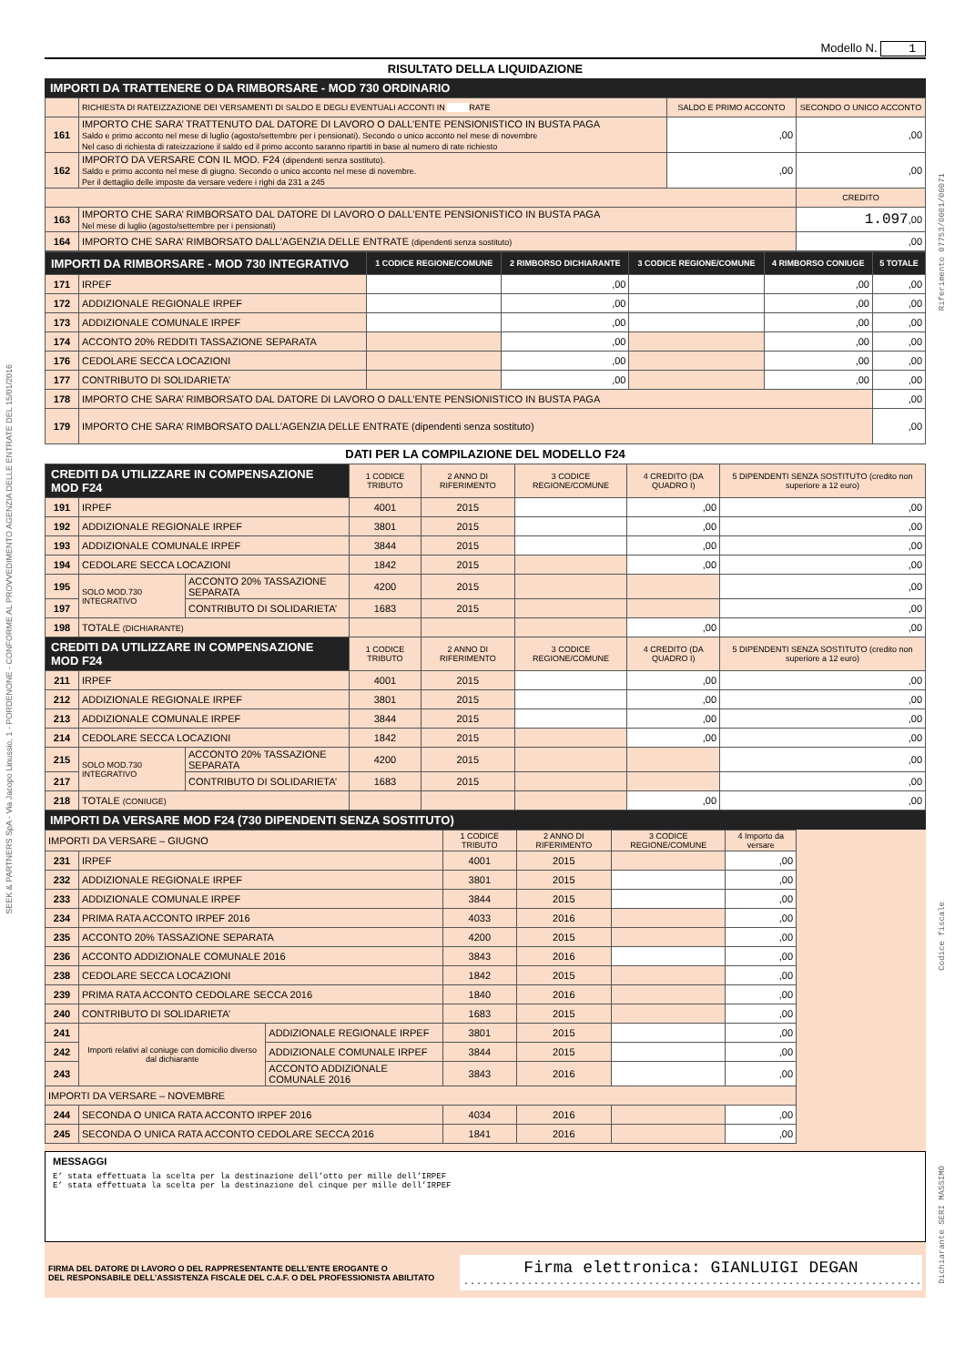SEEK & PARTNERS SpA - Via Jacopo Linussio, 1 - PORDENONE - CONFORME AL PROVVEDIMENTO AGENZIA DELLE ENTRATE DEL 15/01/2016
Riferimento 07753/0001/00071
Codice fiscale
Dichiarante SERI MASSIMO
Modello N. 1
RISULTATO DELLA LIQUIDAZIONE
IMPORTI DA TRATTENERE O DA RIMBORSARE - MOD 730 ORDINARIO
| | RICHIESTA DI RATEIZZAZIONE DEI VERSAMENTI DI SALDO E DEGLI EVENTUALI ACCONTI IN RATE | SALDO E PRIMO ACCONTO | SECONDO O UNICO ACCONTO |
| 161 | IMPORTO CHE SARA’ TRATTENUTO DAL DATORE DI LAVORO O DALL’ENTE PENSIONISTICO IN BUSTA PAGA Saldo e primo acconto nel mese di luglio (agosto/settembre per i pensionati). Secondo o unico acconto nel mese di novembre Nel caso di richiesta di rateizzazione il saldo ed il primo acconto saranno ripartiti in base al numero di rate richiesto | ,00 | ,00 |
| 162 | IMPORTO DA VERSARE CON IL MOD. F24 (dipendenti senza sostituto). Saldo e primo acconto nel mese di giugno. Secondo o unico acconto nel mese di novembre. Per il dettaglio delle imposte da versare vedere i righi da 231 a 245 | ,00 | ,00 |
| | | | CREDITO |
| 163 | IMPORTO CHE SARA’ RIMBORSATO DAL DATORE DI LAVORO O DALL’ENTE PENSIONISTICO IN BUSTA PAGA Nel mese di luglio (agosto/settembre per i pensionati) | | 1.097 ,00 |
| 164 | IMPORTO CHE SARA’ RIMBORSATO DALL’AGENZIA DELLE ENTRATE (dipendenti senza sostituto) | | ,00 |
| IMPORTI DA RIMBORSARE - MOD 730 INTEGRATIVO | | 1 CODICE REGIONE/COMUNE | 2 RIMBORSO DICHIARANTE | 3 CODICE REGIONE/COMUNE | 4 RIMBORSO CONIUGE | 5 TOTALE |
| --- | --- | --- | --- | --- | --- | --- |
| 171 | IRPEF | | ,00 | | ,00 | ,00 |
| 172 | ADDIZIONALE REGIONALE IRPEF | | ,00 | | ,00 | ,00 |
| 173 | ADDIZIONALE COMUNALE IRPEF | | ,00 | | ,00 | ,00 |
| 174 | ACCONTO 20% REDDITI TASSAZIONE SEPARATA | | ,00 | | ,00 | ,00 |
| 176 | CEDOLARE SECCA LOCAZIONI | | ,00 | | ,00 | ,00 |
| 177 | CONTRIBUTO DI SOLIDARIETA’ | | ,00 | | ,00 | ,00 |
| 178 | IMPORTO CHE SARA’ RIMBORSATO DAL DATORE DI LAVORO O DALL’ENTE PENSIONISTICO IN BUSTA PAGA | | | | | ,00 |
| 179 | IMPORTO CHE SARA’ RIMBORSATO DALL’AGENZIA DELLE ENTRATE (dipendenti senza sostituto) | | | | | ,00 |
DATI PER LA COMPILAZIONE DEL MODELLO F24
| CREDITI DA UTILIZZARE IN COMPENSAZIONE MOD F24 | | | 1 CODICE TRIBUTO | 2 ANNO DI RIFERIMENTO | 3 CODICE REGIONE/COMUNE | 4 CREDITO (DA QUADRO I) | 5 DIPENDENTI SENZA SOSTITUTO (credito non superiore a 12 euro) |
| --- | --- | --- | --- | --- | --- | --- | --- |
| 191 | IRPEF | | 4001 | 2015 | | ,00 | ,00 |
| 192 | ADDIZIONALE REGIONALE IRPEF | | 3801 | 2015 | | ,00 | ,00 |
| 193 | ADDIZIONALE COMUNALE IRPEF | | 3844 | 2015 | | ,00 | ,00 |
| 194 | CEDOLARE SECCA LOCAZIONI | | 1842 | 2015 | | ,00 | ,00 |
| 195 | SOLO MOD.730 INTEGRATIVO | ACCONTO 20% TASSAZIONE SEPARATA | 4200 | 2015 | | | ,00 |
| 197 | | CONTRIBUTO DI SOLIDARIETA’ | 1683 | 2015 | | | ,00 |
| 198 | TOTALE (DICHIARANTE) | | | | | ,00 | ,00 |
| CREDITI DA UTILIZZARE IN COMPENSAZIONE MOD F24 | | | 1 CODICE TRIBUTO | 2 ANNO DI RIFERIMENTO | 3 CODICE REGIONE/COMUNE | 4 CREDITO (DA QUADRO I) | 5 DIPENDENTI SENZA SOSTITUTO (credito non superiore a 12 euro) |
| 211 | IRPEF | | 4001 | 2015 | | ,00 | ,00 |
| 212 | ADDIZIONALE REGIONALE IRPEF | | 3801 | 2015 | | ,00 | ,00 |
| 213 | ADDIZIONALE COMUNALE IRPEF | | 3844 | 2015 | | ,00 | ,00 |
| 214 | CEDOLARE SECCA LOCAZIONI | | 1842 | 2015 | | ,00 | ,00 |
| 215 | SOLO MOD.730 INTEGRATIVO | ACCONTO 20% TASSAZIONE SEPARATA | 4200 | 2015 | | | ,00 |
| 217 | | CONTRIBUTO DI SOLIDARIETA’ | 1683 | 2015 | | | ,00 |
| 218 | TOTALE (CONIUGE) | | | | | ,00 | ,00 |
IMPORTI DA VERSARE MOD F24 (730 DIPENDENTI SENZA SOSTITUTO)
| IMPORTI DA VERSARE – GIUGNO | | | 1 CODICE TRIBUTO | 2 ANNO DI RIFERIMENTO | 3 CODICE REGIONE/COMUNE | 4 Importo da versare | |
| 231 | IRPEF | | 4001 | 2015 | | ,00 | |
| 232 | ADDIZIONALE REGIONALE IRPEF | | 3801 | 2015 | | ,00 | |
| 233 | ADDIZIONALE COMUNALE IRPEF | | 3844 | 2015 | | ,00 | |
| 234 | PRIMA RATA ACCONTO IRPEF 2016 | | 4033 | 2016 | | ,00 | |
| 235 | ACCONTO 20% TASSAZIONE SEPARATA | | 4200 | 2015 | | ,00 | |
| 236 | ACCONTO ADDIZIONALE COMUNALE 2016 | | 3843 | 2016 | | ,00 | |
| 238 | CEDOLARE SECCA LOCAZIONI | | 1842 | 2015 | | ,00 | |
| 239 | PRIMA RATA ACCONTO CEDOLARE SECCA 2016 | | 1840 | 2016 | | ,00 | |
| 240 | CONTRIBUTO DI SOLIDARIETA’ | | 1683 | 2015 | | ,00 | |
| 241 | Importi relativi al coniuge con domicilio diverso dal dichiarante | ADDIZIONALE REGIONALE IRPEF | 3801 | 2015 | | ,00 | |
| 242 | | ADDIZIONALE COMUNALE IRPEF | 3844 | 2015 | | ,00 | |
| 243 | | ACCONTO ADDIZIONALE COMUNALE 2016 | 3843 | 2016 | | ,00 | |
| IMPORTI DA VERSARE – NOVEMBRE | | | | | | | |
| 244 | SECONDA O UNICA RATA ACCONTO IRPEF 2016 | | 4034 | 2016 | | ,00 | |
| 245 | SECONDA O UNICA RATA ACCONTO CEDOLARE SECCA 2016 | | 1841 | 2016 | | ,00 | |
MESSAGGI
E’ stata effettuata la scelta per la destinazione dell’otto per mille dell’IRPEF
E’ stata effettuata la scelta per la destinazione del cinque per mille dell’IRPEF
FIRMA DEL DATORE DI LAVORO O DEL RAPPRESENTANTE DELL’ENTE EROGANTE O
DEL RESPONSABILE DELL’ASSISTENZA FISCALE DEL C.A.F. O DEL PROFESSIONISTA ABILITATO
Firma elettronica: GIANLUIGI DEGAN
........................................................................